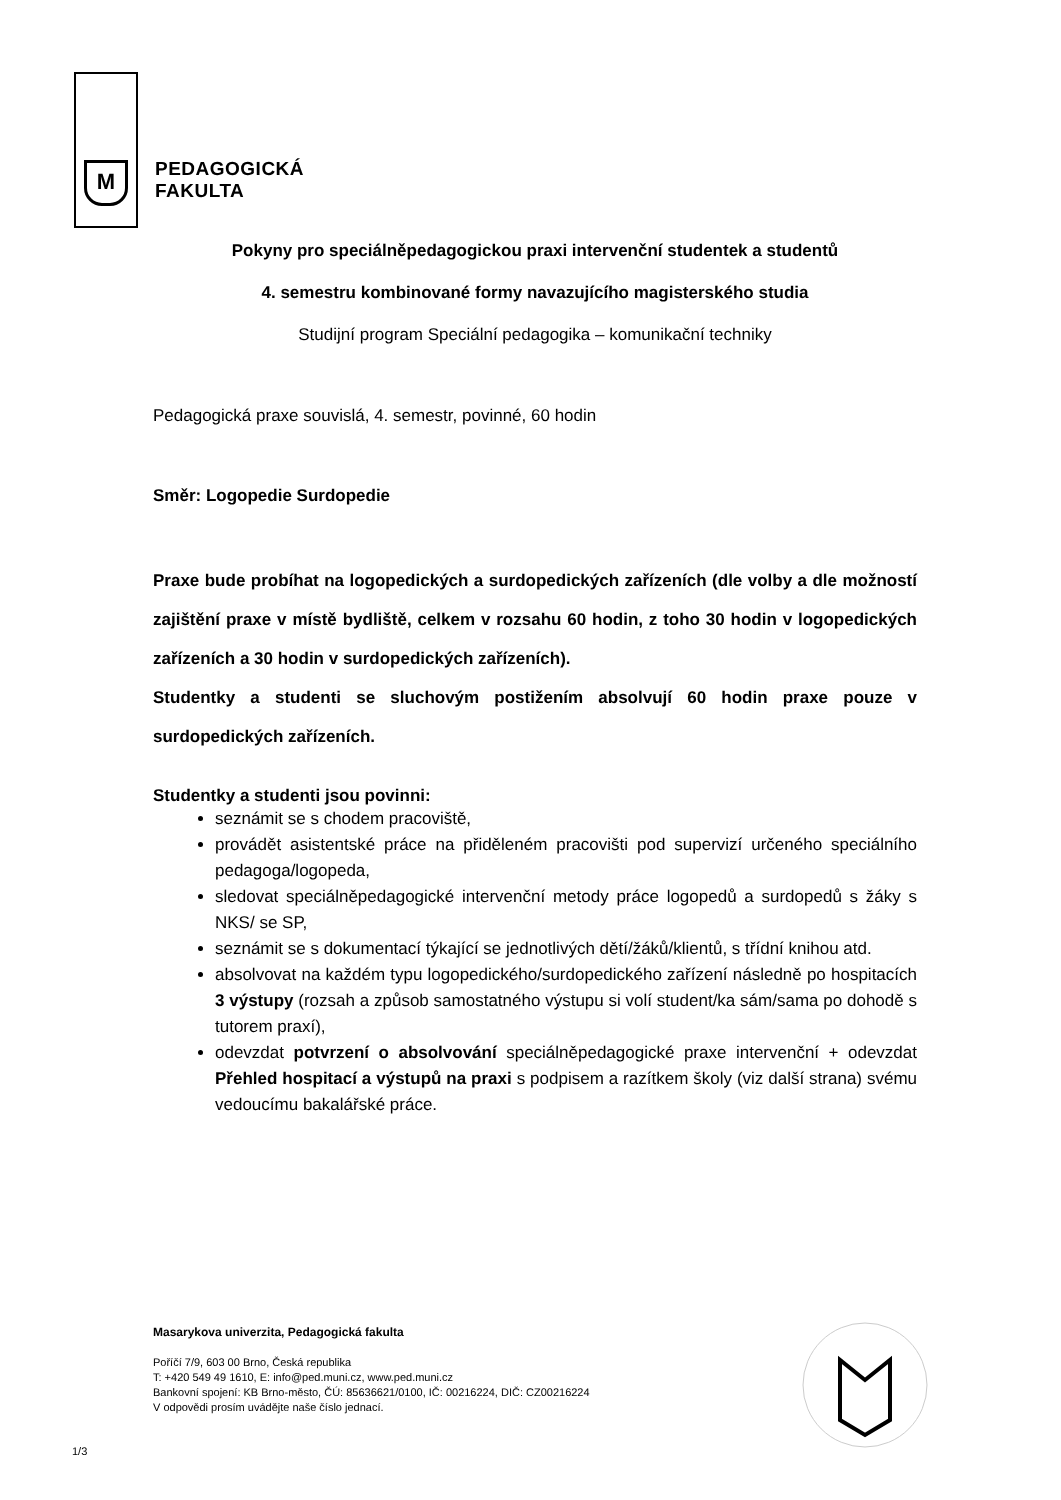M
PEDAGOGICKÁ
FAKULTA
Pokyny pro speciálněpedagogickou praxi intervenční studentek a studentů
4. semestru kombinované formy navazujícího magisterského studia
Studijní program Speciální pedagogika – komunikační techniky
Pedagogická praxe souvislá, 4. semestr, povinné, 60 hodin
Směr: Logopedie Surdopedie
Praxe bude probíhat na logopedických a surdopedických zařízeních (dle volby a dle možností zajištění praxe v místě bydliště, celkem v rozsahu 60 hodin, z toho 30 hodin v logopedických zařízeních a 30 hodin v surdopedických zařízeních).
Studentky a studenti se sluchovým postižením absolvují 60 hodin praxe pouze v surdopedických zařízeních.
Studentky a studenti jsou povinni:
seznámit se s chodem pracoviště,
provádět asistentské práce na přiděleném pracovišti pod supervizí určeného speciálního pedagoga/logopeda,
sledovat speciálněpedagogické intervenční metody práce logopedů a surdopedů s žáky s NKS/ se SP,
seznámit se s dokumentací týkající se jednotlivých dětí/žáků/klientů, s třídní knihou atd.
absolvovat na každém typu logopedického/surdopedického zařízení následně po hospitacích 3 výstupy (rozsah a způsob samostatného výstupu si volí student/ka sám/sama po dohodě s tutorem praxí),
odevzdat potvrzení o absolvování speciálněpedagogické praxe intervenční + odevzdat Přehled hospitací a výstupů na praxi s podpisem a razítkem školy (viz další strana) svému vedoucímu bakalářské práce.
Masarykova univerzita, Pedagogická fakulta
Poříčí 7/9, 603 00 Brno, Česká republika
T: +420 549 49 1610, E: info@ped.muni.cz, www.ped.muni.cz
Bankovní spojení: KB Brno-město, ČÚ: 85636621/0100, IČ: 00216224, DIČ: CZ00216224
V odpovědi prosím uvádějte naše číslo jednací.
1/3